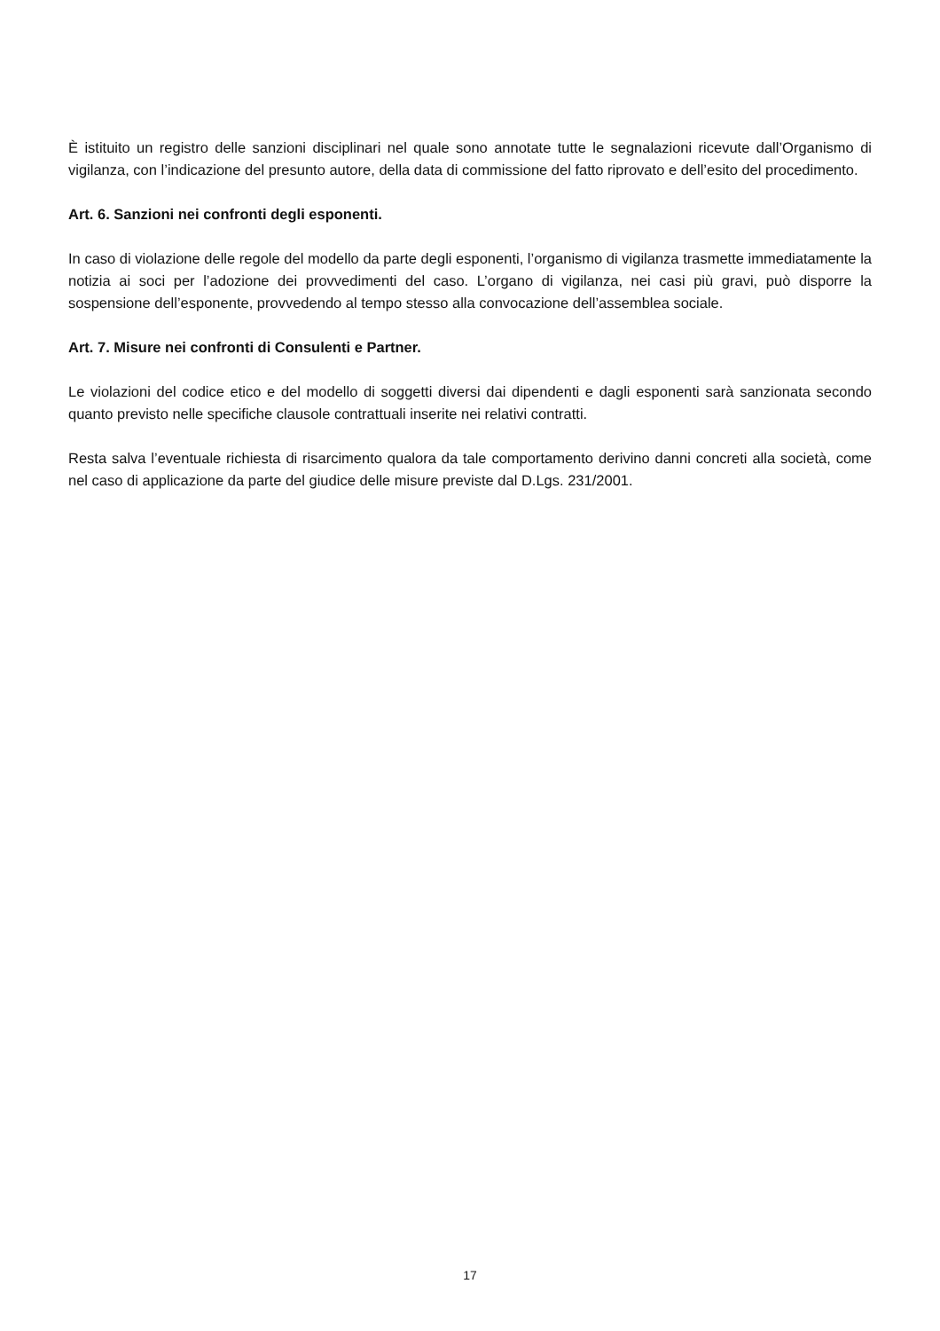È istituito un registro delle sanzioni disciplinari nel quale sono annotate tutte le segnalazioni ricevute dall’Organismo di vigilanza, con l’indicazione del presunto autore, della data di commissione del fatto riprovato e dell’esito del procedimento.
Art. 6. Sanzioni nei confronti degli esponenti.
In caso di violazione delle regole del modello da parte degli esponenti, l’organismo di vigilanza trasmette immediatamente la notizia ai soci per l’adozione dei provvedimenti del caso. L’organo di vigilanza, nei casi più gravi, può disporre la sospensione dell’esponente, provvedendo al tempo stesso alla convocazione dell’assemblea sociale.
Art. 7. Misure nei confronti di Consulenti e Partner.
Le violazioni del codice etico e del modello di soggetti diversi dai dipendenti e dagli esponenti sarà sanzionata secondo quanto previsto nelle specifiche clausole contrattuali inserite nei relativi contratti.
Resta salva l’eventuale richiesta di risarcimento qualora da tale comportamento derivino danni concreti alla società, come nel caso di applicazione da parte del giudice delle misure previste dal D.Lgs. 231/2001.
17